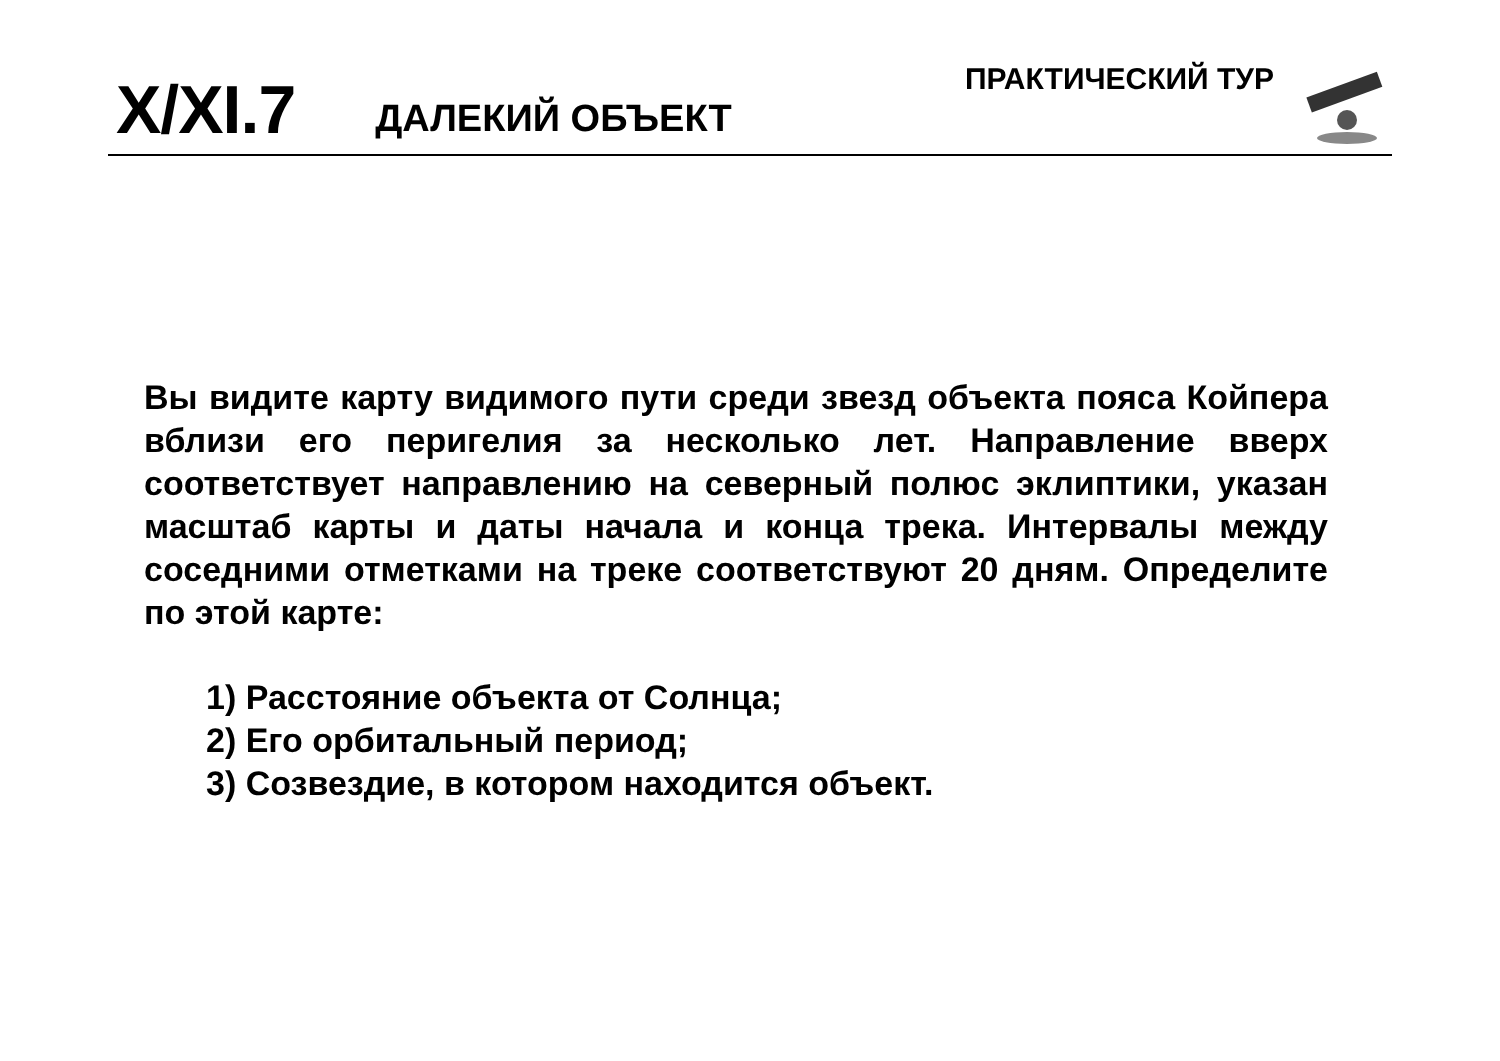ПРАКТИЧЕСКИЙ ТУР
X/XI.7 ДАЛЕКИЙ ОБЪЕКТ
Вы видите карту видимого пути среди звезд объекта пояса Койпера вблизи его перигелия за несколько лет. Направление вверх соответствует направлению на северный полюс эклиптики, указан масштаб карты и даты начала и конца трека. Интервалы между соседними отметками на треке соответствуют 20 дням. Определите по этой карте:
1) Расстояние объекта от Солнца;
2) Его орбитальный период;
3) Созвездие, в котором находится объект.